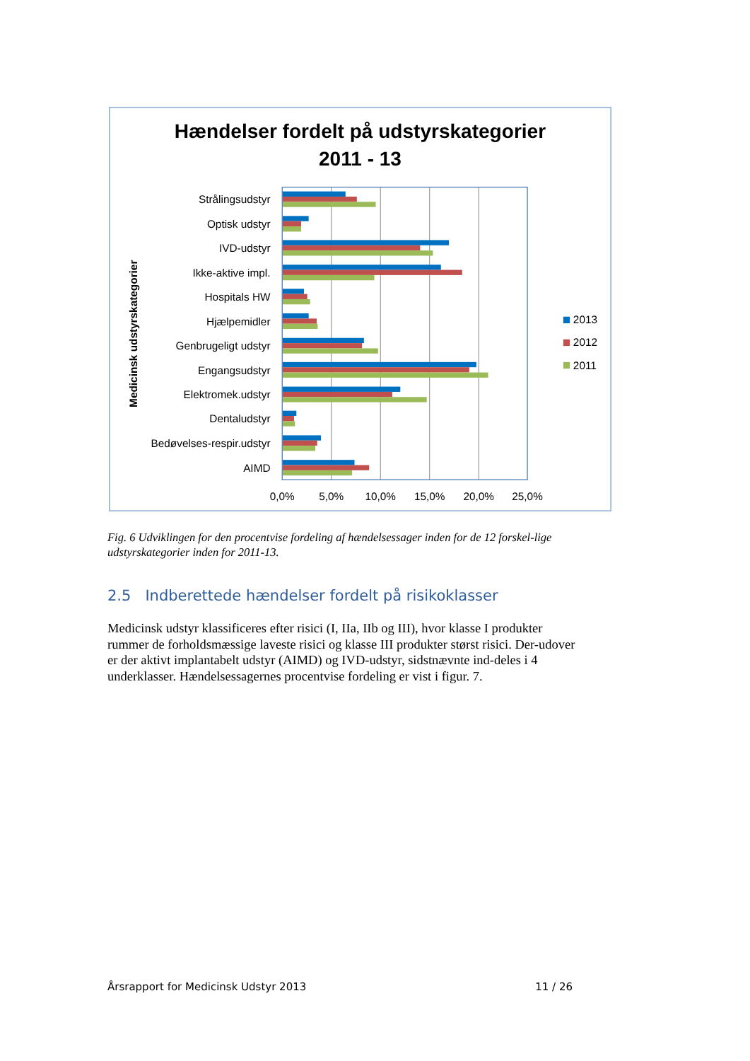Hændelser fordelt på udstyrskategorier
2011 - 13
Medicinsk udstyrskategorier
Strålingsudstyr
Optisk udstyr
IVD-udstyr
Ikke-aktive impl.
Hospitals HW
Hjælpemidler
Genbrugeligt udstyr
Engangsudstyr
Elektromek.udstyr
Dentaludstyr
Bedøvelses-respir.udstyr
AIMD
0,0%
5,0%
10,0%
15,0%
20,0%
25,0%
2013
2012
2011
Fig. 6 Udviklingen for den procentvise fordeling af hændelsessager inden for de 12 forskel-lige udstyrskategorier inden for 2011-13.
2.5 Indberettede hændelser fordelt på risikoklasser
Medicinsk udstyr klassificeres efter risici (I, IIa, IIb og III), hvor klasse I produkter rummer de forholdsmæssige laveste risici og klasse III produkter størst risici. Der-udover er der aktivt implantabelt udstyr (AIMD) og IVD-udstyr, sidstnævnte ind-deles i 4 underklasser. Hændelsessagernes procentvise fordeling er vist i figur. 7.
Årsrapport for Medicinsk Udstyr 2013 11 / 26